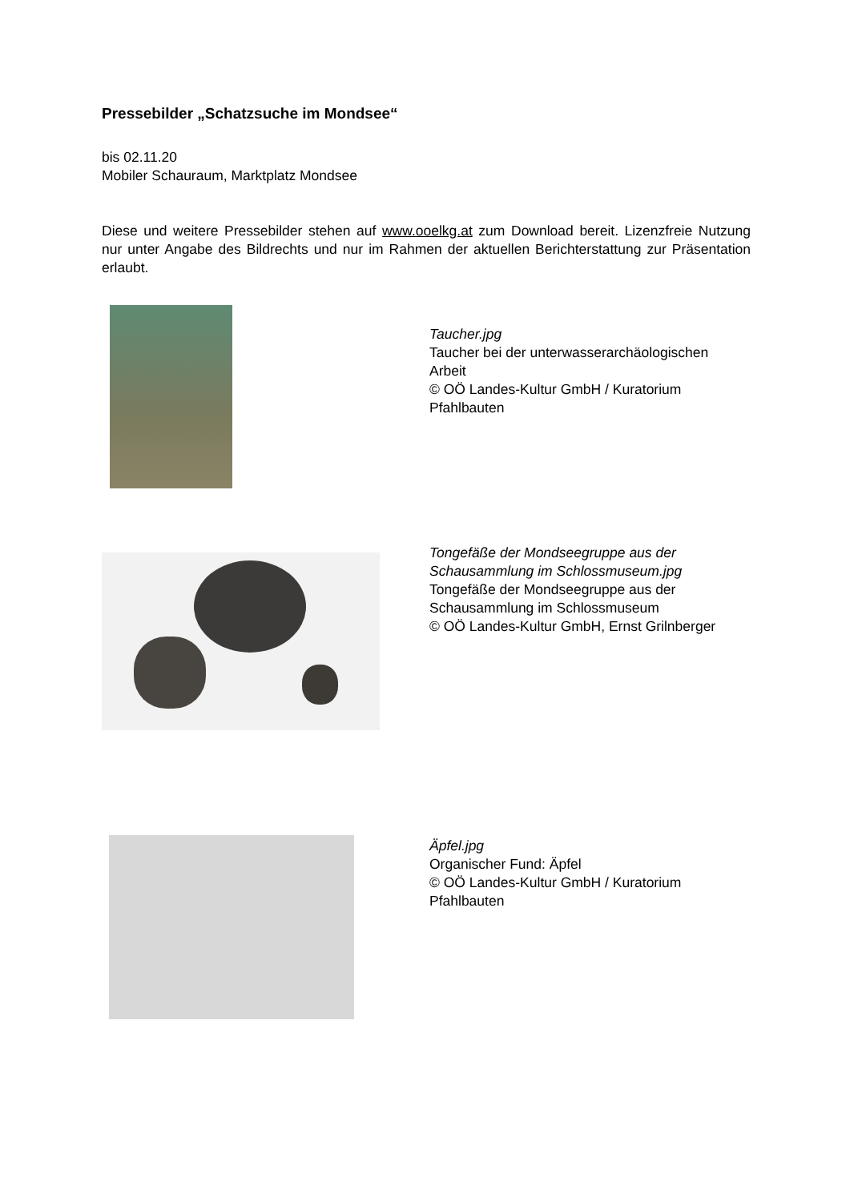Pressebilder „Schatzsuche im Mondsee“
bis 02.11.20
Mobiler Schauraum, Marktplatz Mondsee
Diese und weitere Pressebilder stehen auf www.ooelkg.at zum Download bereit. Lizenzfreie Nutzung nur unter Angabe des Bildrechts und nur im Rahmen der aktuellen Berichterstattung zur Präsentation erlaubt.
Taucher.jpg
Taucher bei der unterwasserarchäologischen Arbeit
© OÖ Landes-Kultur GmbH / Kuratorium Pfahlbauten
Tongefäße der Mondseegruppe aus der Schausammlung im Schlossmuseum.jpg
Tongefäße der Mondseegruppe aus der Schausammlung im Schlossmuseum
© OÖ Landes-Kultur GmbH, Ernst Grilnberger
Äpfel.jpg
Organischer Fund: Äpfel
© OÖ Landes-Kultur GmbH / Kuratorium Pfahlbauten